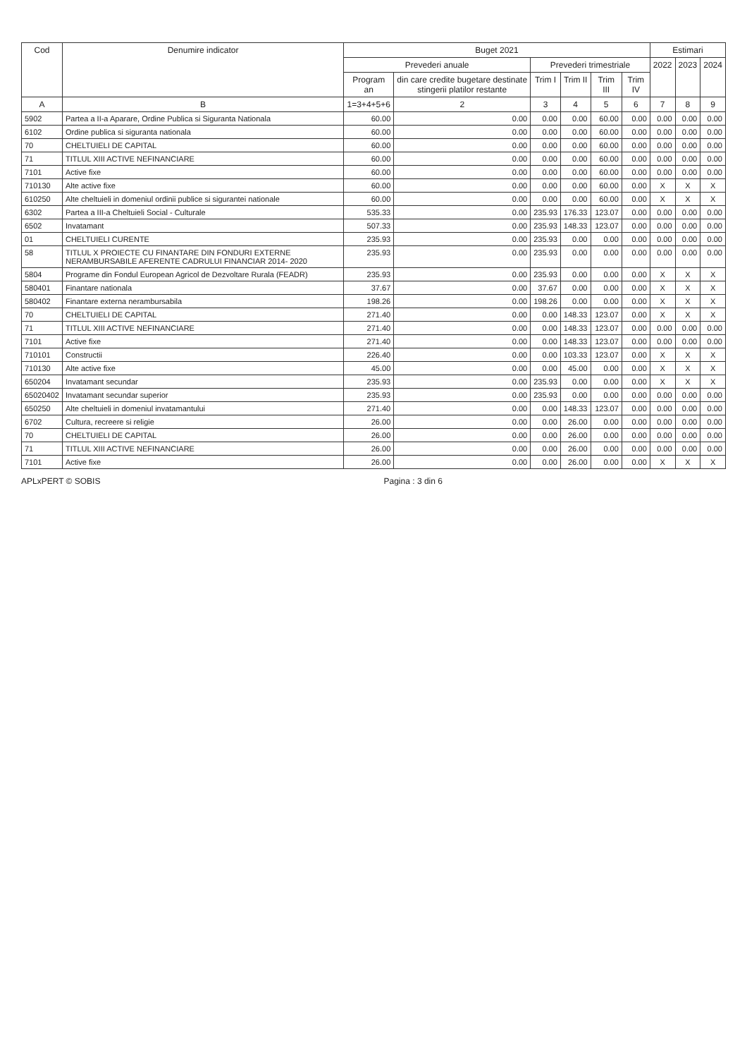| Cod | Denumire indicator | Buget 2021 | | | | | | Estimari | | |
| --- | --- | --- | --- | --- | --- | --- | --- | --- | --- | --- |
| | | Prevederi anuale | | Prevederi trimestriale | | | | 2022 | 2023 | 2024 |
| | | Program an | din care credite bugetare destinate stingerii platilor restante | Trim I | Trim II | Trim III | Trim IV | | | |
| A | B | 1=3+4+5+6 | 2 | 3 | 4 | 5 | 6 | 7 | 8 | 9 |
| 5902 | Partea a II-a Aparare, Ordine Publica si Siguranta Nationala | 60.00 | 0.00 | 0.00 | 0.00 | 60.00 | 0.00 | 0.00 | 0.00 | 0.00 |
| 6102 | Ordine publica si siguranta nationala | 60.00 | 0.00 | 0.00 | 0.00 | 60.00 | 0.00 | 0.00 | 0.00 | 0.00 |
| 70 | CHELTUIELI DE CAPITAL | 60.00 | 0.00 | 0.00 | 0.00 | 60.00 | 0.00 | 0.00 | 0.00 | 0.00 |
| 71 | TITLUL XIII ACTIVE NEFINANCIARE | 60.00 | 0.00 | 0.00 | 0.00 | 60.00 | 0.00 | 0.00 | 0.00 | 0.00 |
| 7101 | Active fixe | 60.00 | 0.00 | 0.00 | 0.00 | 60.00 | 0.00 | 0.00 | 0.00 | 0.00 |
| 710130 | Alte active fixe | 60.00 | 0.00 | 0.00 | 0.00 | 60.00 | 0.00 | X | X | X |
| 610250 | Alte cheltuieli in domeniul ordinii publice si sigurantei nationale | 60.00 | 0.00 | 0.00 | 0.00 | 60.00 | 0.00 | X | X | X |
| 6302 | Partea a III-a Cheltuieli Social - Culturale | 535.33 | 0.00 | 235.93 | 176.33 | 123.07 | 0.00 | 0.00 | 0.00 | 0.00 |
| 6502 | Invatamant | 507.33 | 0.00 | 235.93 | 148.33 | 123.07 | 0.00 | 0.00 | 0.00 | 0.00 |
| 01 | CHELTUIELI CURENTE | 235.93 | 0.00 | 235.93 | 0.00 | 0.00 | 0.00 | 0.00 | 0.00 | 0.00 |
| 58 | TITLUL X PROIECTE CU FINANTARE DIN FONDURI EXTERNE NERAMBURSABILE AFERENTE CADRULUI FINANCIAR 2014- 2020 | 235.93 | 0.00 | 235.93 | 0.00 | 0.00 | 0.00 | 0.00 | 0.00 | 0.00 |
| 5804 | Programe din Fondul European Agricol de Dezvoltare Rurala (FEADR) | 235.93 | 0.00 | 235.93 | 0.00 | 0.00 | 0.00 | X | X | X |
| 580401 | Finantare nationala | 37.67 | 0.00 | 37.67 | 0.00 | 0.00 | 0.00 | X | X | X |
| 580402 | Finantare externa nerambursabila | 198.26 | 0.00 | 198.26 | 0.00 | 0.00 | 0.00 | X | X | X |
| 70 | CHELTUIELI DE CAPITAL | 271.40 | 0.00 | 0.00 | 148.33 | 123.07 | 0.00 | X | X | X |
| 71 | TITLUL XIII ACTIVE NEFINANCIARE | 271.40 | 0.00 | 0.00 | 148.33 | 123.07 | 0.00 | 0.00 | 0.00 | 0.00 |
| 7101 | Active fixe | 271.40 | 0.00 | 0.00 | 148.33 | 123.07 | 0.00 | 0.00 | 0.00 | 0.00 |
| 710101 | Constructii | 226.40 | 0.00 | 0.00 | 103.33 | 123.07 | 0.00 | X | X | X |
| 710130 | Alte active fixe | 45.00 | 0.00 | 0.00 | 45.00 | 0.00 | 0.00 | X | X | X |
| 650204 | Invatamant secundar | 235.93 | 0.00 | 235.93 | 0.00 | 0.00 | 0.00 | X | X | X |
| 65020402 | Invatamant secundar superior | 235.93 | 0.00 | 235.93 | 0.00 | 0.00 | 0.00 | 0.00 | 0.00 | 0.00 |
| 650250 | Alte cheltuieli in domeniul invatamantului | 271.40 | 0.00 | 0.00 | 148.33 | 123.07 | 0.00 | 0.00 | 0.00 | 0.00 |
| 6702 | Cultura, recreere si religie | 26.00 | 0.00 | 0.00 | 26.00 | 0.00 | 0.00 | 0.00 | 0.00 | 0.00 |
| 70 | CHELTUIELI DE CAPITAL | 26.00 | 0.00 | 0.00 | 26.00 | 0.00 | 0.00 | 0.00 | 0.00 | 0.00 |
| 71 | TITLUL XIII ACTIVE NEFINANCIARE | 26.00 | 0.00 | 0.00 | 26.00 | 0.00 | 0.00 | 0.00 | 0.00 | 0.00 |
| 7101 | Active fixe | 26.00 | 0.00 | 0.00 | 26.00 | 0.00 | 0.00 | X | X | X |
APLxPERT © SOBIS Pagina : 3 din 6